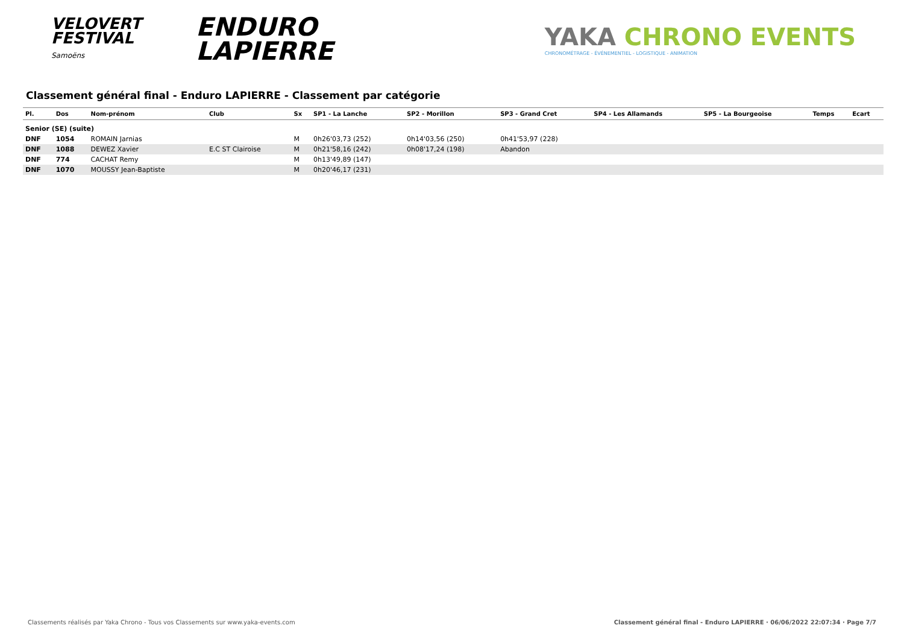VELOVERT
FESTIVAL
Samoëns
ENDURO
LAPIERRE
YAKA CHRONO EVENTS
CHRONOMÉTRAGE - ÉVÉNEMENTIEL - LOGISTIQUE - ANIMATION
Classement général final - Enduro LAPIERRE - Classement par catégorie
| Pl. | Dos | Nom-prénom | Club | Sx | SP1 - La Lanche | SP2 - Morillon | SP3 - Grand Cret | SP4 - Les Allamands | SP5 - La Bourgeoise | Temps | Ecart |
| --- | --- | --- | --- | --- | --- | --- | --- | --- | --- | --- | --- |
| Senior (SE) (suite) | | | | | | | | | | | |
| DNF | 1054 | ROMAIN Jarnias | | M | 0h26'03,73 (252) | 0h14'03,56 (250) | 0h41'53,97 (228) | | | | |
| DNF | 1088 | DEWEZ Xavier | E.C ST Clairoise | M | 0h21'58,16 (242) | 0h08'17,24 (198) | Abandon | | | | |
| DNF | 774 | CACHAT Remy | | M | 0h13'49,89 (147) | | | | | | |
| DNF | 1070 | MOUSSY Jean-Baptiste | | M | 0h20'46,17 (231) | | | | | | |
Classements réalisés par Yaka Chrono - Tous vos Classements sur www.yaka-events.com Classement général final - Enduro LAPIERRE · 06/06/2022 22:07:34 · Page 7/7